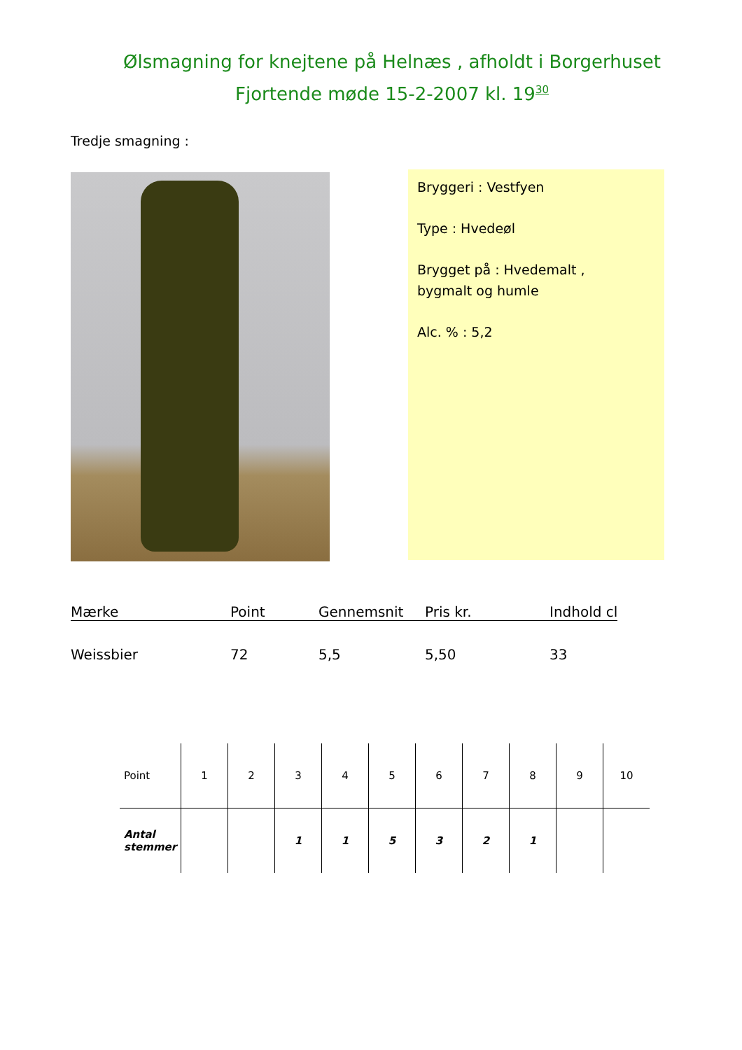Ølsmagning for knejtene på Helnæs , afholdt i Borgerhuset
Fjortende møde 15-2-2007 kl. 19<sup>30</sup>
Tredje smagning :
Bryggeri : Vestfyen
Type : Hvedeøl
Brygget på : Hvedemalt ,
bygmalt og humle
Alc. % : 5,2
| Mærke | Point | Gennemsnit | Pris kr. | Indhold cl |
| --- | --- | --- | --- | --- |
| Weissbier | 72 | 5,5 | 5,50 | 33 |
| Point | 1 | 2 | 3 | 4 | 5 | 6 | 7 | 8 | 9 | 10 |
| --- | --- | --- | --- | --- | --- | --- | --- | --- | --- | --- |
| Antal stemmer | | | 1 | 1 | 5 | 3 | 2 | 1 | | |